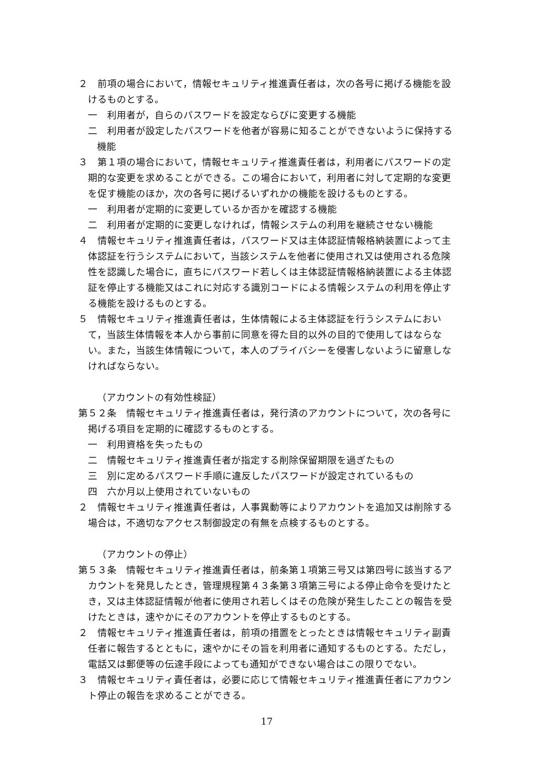２　前項の場合において，情報セキュリティ推進責任者は，次の各号に掲げる機能を設けるものとする。
一　利用者が，自らのパスワードを設定ならびに変更する機能
二　利用者が設定したパスワードを他者が容易に知ることができないように保持する機能
３　第１項の場合において，情報セキュリティ推進責任者は，利用者にパスワードの定期的な変更を求めることができる。この場合において，利用者に対して定期的な変更を促す機能のほか，次の各号に掲げるいずれかの機能を設けるものとする。
一　利用者が定期的に変更しているか否かを確認する機能
二　利用者が定期的に変更しなければ，情報システムの利用を継続させない機能
４　情報セキュリティ推進責任者は，パスワード又は主体認証情報格納装置によって主体認証を行うシステムにおいて，当該システムを他者に使用され又は使用される危険性を認識した場合に，直ちにパスワード若しくは主体認証情報格納装置による主体認証を停止する機能又はこれに対応する識別コードによる情報システムの利用を停止する機能を設けるものとする。
５　情報セキュリティ推進責任者は，生体情報による主体認証を行うシステムにおいて，当該生体情報を本人から事前に同意を得た目的以外の目的で使用してはならない。また，当該生体情報について，本人のプライバシーを侵害しないように留意しなければならない。
（アカウントの有効性検証）
第５２条　情報セキュリティ推進責任者は，発行済のアカウントについて，次の各号に掲げる項目を定期的に確認するものとする。
一　利用資格を失ったもの
二　情報セキュリティ推進責任者が指定する削除保留期限を過ぎたもの
三　別に定めるパスワード手順に違反したパスワードが設定されているもの
四　六か月以上使用されていないもの
２　情報セキュリティ推進責任者は，人事異動等によりアカウントを追加又は削除する場合は，不適切なアクセス制御設定の有無を点検するものとする。
（アカウントの停止）
第５３条　情報セキュリティ推進責任者は，前条第１項第三号又は第四号に該当するアカウントを発見したとき，管理規程第４３条第３項第三号による停止命令を受けたとき，又は主体認証情報が他者に使用され若しくはその危険が発生したことの報告を受けたときは，速やかにそのアカウントを停止するものとする。
２　情報セキュリティ推進責任者は，前項の措置をとったときは情報セキュリティ副責任者に報告するとともに，速やかにその旨を利用者に通知するものとする。ただし，電話又は郵便等の伝達手段によっても通知ができない場合はこの限りでない。
３　情報セキュリティ責任者は，必要に応じて情報セキュリティ推進責任者にアカウント停止の報告を求めることができる。
17